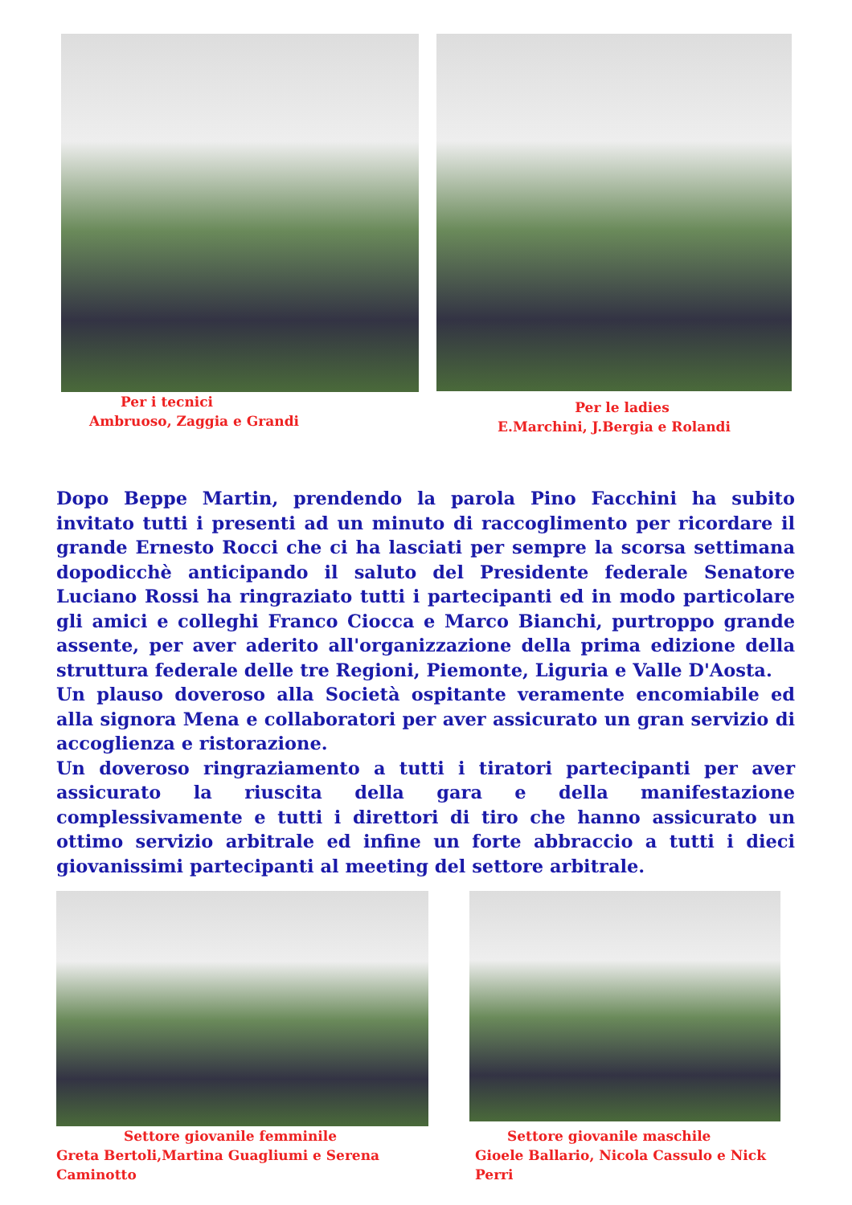Per i tecnici
Ambruoso, Zaggia e Grandi
Per le ladies
E.Marchini, J.Bergia e Rolandi
Dopo Beppe Martin, prendendo la parola Pino Facchini ha subito invitato tutti i presenti ad un minuto di raccoglimento per ricordare il grande Ernesto Rocci che ci ha lasciati per sempre la scorsa settimana dopodicchè anticipando il saluto del Presidente federale Senatore Luciano Rossi ha ringraziato tutti i partecipanti ed in modo particolare gli amici e colleghi Franco Ciocca e Marco Bianchi, purtroppo grande assente, per aver aderito all'organizzazione della prima edizione della struttura federale delle tre Regioni, Piemonte, Liguria e Valle D'Aosta.
Un plauso doveroso alla Società ospitante veramente encomiabile ed alla signora Mena e collaboratori per aver assicurato un gran servizio di accoglienza e ristorazione.
Un doveroso ringraziamento a tutti i tiratori partecipanti per aver assicurato la riuscita della gara e della manifestazione complessivamente e tutti i direttori di tiro che hanno assicurato un ottimo servizio arbitrale ed infine un forte abbraccio a tutti i dieci giovanissimi partecipanti al meeting del settore arbitrale.
Settore giovanile femminile
Greta Bertoli,Martina Guagliumi e Serena Caminotto
Settore giovanile maschile
Gioele Ballario, Nicola Cassulo e Nick Perri